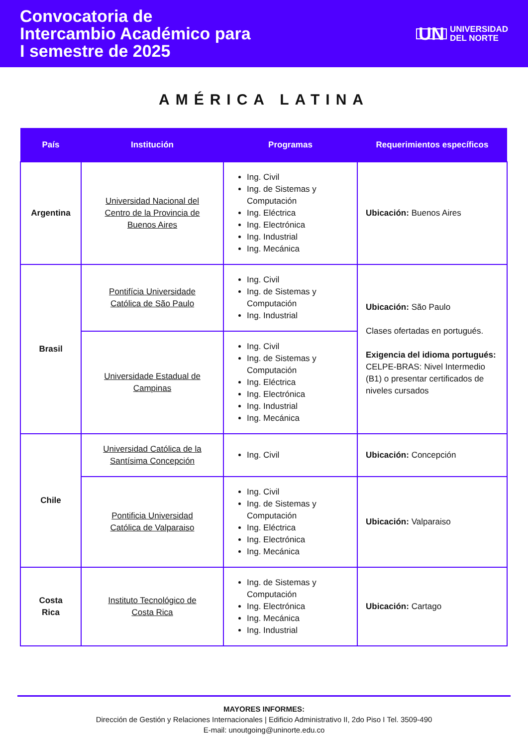Convocatoria de
Intercambio Académico para
I semestre de 2025
UN UNIVERSIDAD
DEL NORTE
AMÉRICA LATINA
| País | Institución | Programas | Requerimientos específicos |
| --- | --- | --- | --- |
| Argentina | Universidad Nacional del Centro de la Provincia de Buenos Aires | Ing. Civil Ing. de Sistemas y Computación Ing. Eléctrica Ing. Electrónica Ing. Industrial Ing. Mecánica | Ubicación: Buenos Aires |
| Brasil | Pontifícia Universidade Católica de São Paulo | Ing. Civil Ing. de Sistemas y Computación Ing. Industrial | Ubicación: São Paulo Clases ofertadas en portugués. Exigencia del idioma portugués: CELPE-BRAS: Nivel Intermedio (B1) o presentar certificados de niveles cursados |
| | Universidade Estadual de Campinas | Ing. Civil Ing. de Sistemas y Computación Ing. Eléctrica Ing. Electrónica Ing. Industrial Ing. Mecánica | |
| Chile | Universidad Católica de la Santísima Concepción | Ing. Civil | Ubicación: Concepción |
| | Pontificia Universidad Católica de Valparaiso | Ing. Civil Ing. de Sistemas y Computación Ing. Eléctrica Ing. Electrónica Ing. Mecánica | Ubicación: Valparaiso |
| Costa Rica | Instituto Tecnológico de Costa Rica | Ing. de Sistemas y Computación Ing. Electrónica Ing. Mecánica Ing. Industrial | Ubicación: Cartago |
MAYORES INFORMES:
Dirección de Gestión y Relaciones Internacionales | Edificio Administrativo II, 2do Piso I Tel. 3509-490
E-mail: unoutgoing@uninorte.edu.co